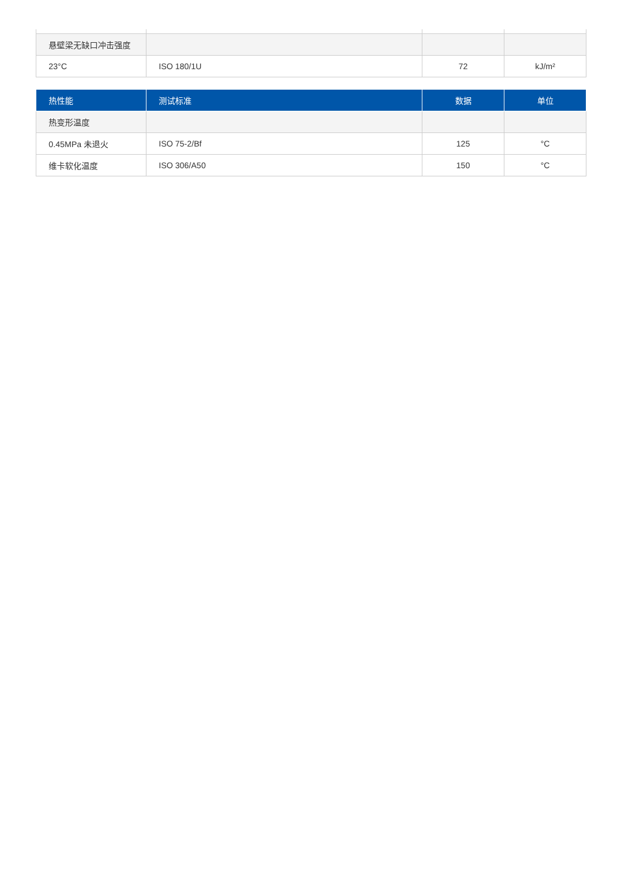| 悬壁梁无缺口冲击强度 | | | |
| 23°C | ISO 180/1U | 72 | kJ/m² |
| 热性能 | 测试标准 | 数据 | 单位 |
| --- | --- | --- | --- |
| 热变形温度 | | | |
| 0.45MPa 未退火 | ISO 75-2/Bf | 125 | °C |
| 维卡软化温度 | ISO 306/A50 | 150 | °C |